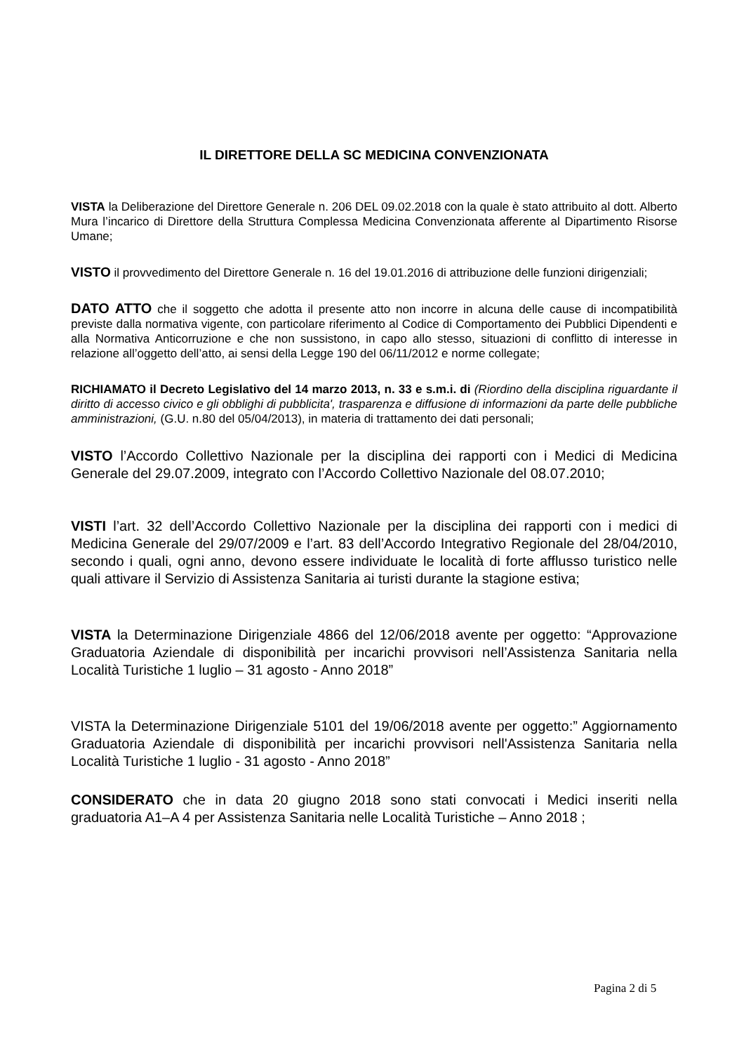IL DIRETTORE DELLA SC MEDICINA CONVENZIONATA
VISTA la Deliberazione del Direttore Generale n. 206 DEL 09.02.2018 con la quale è stato attribuito al dott. Alberto Mura l’incarico di Direttore della Struttura Complessa Medicina Convenzionata afferente al Dipartimento Risorse Umane;
VISTO il provvedimento del Direttore Generale n. 16 del 19.01.2016 di attribuzione delle funzioni dirigenziali;
DATO ATTO che il soggetto che adotta il presente atto non incorre in alcuna delle cause di incompatibilità previste dalla normativa vigente, con particolare riferimento al Codice di Comportamento dei Pubblici Dipendenti e alla Normativa Anticorruzione e che non sussistono, in capo allo stesso, situazioni di conflitto di interesse in relazione all’oggetto dell’atto, ai sensi della Legge 190 del 06/11/2012 e norme collegate;
RICHIAMATO il Decreto Legislativo del 14 marzo 2013, n. 33 e s.m.i. di (Riordino della disciplina riguardante il diritto di accesso civico e gli obblighi di pubblicita', trasparenza e diffusione di informazioni da parte delle pubbliche amministrazioni, (G.U. n.80 del 05/04/2013), in materia di trattamento dei dati personali;
VISTO l’Accordo Collettivo Nazionale per la disciplina dei rapporti con i Medici di Medicina Generale del 29.07.2009, integrato con l’Accordo Collettivo Nazionale del 08.07.2010;
VISTI l’art. 32 dell’Accordo Collettivo Nazionale per la disciplina dei rapporti con i medici di Medicina Generale del 29/07/2009 e l’art. 83 dell’Accordo Integrativo Regionale del 28/04/2010, secondo i quali, ogni anno, devono essere individuate le località di forte afflusso turistico nelle quali attivare il Servizio di Assistenza Sanitaria ai turisti durante la stagione estiva;
VISTA la Determinazione Dirigenziale 4866 del 12/06/2018 avente per oggetto: “Approvazione Graduatoria Aziendale di disponibilità per incarichi provvisori nell’Assistenza Sanitaria nella Località Turistiche 1 luglio – 31 agosto - Anno 2018”
VISTA la Determinazione Dirigenziale 5101 del 19/06/2018 avente per oggetto:” Aggiornamento Graduatoria Aziendale di disponibilità per incarichi provvisori nell'Assistenza Sanitaria nella Località Turistiche 1 luglio - 31 agosto - Anno 2018”
CONSIDERATO che in data 20 giugno 2018 sono stati convocati i Medici inseriti nella graduatoria A1–A 4 per Assistenza Sanitaria nelle Località Turistiche – Anno 2018 ;
Pagina 2 di 5